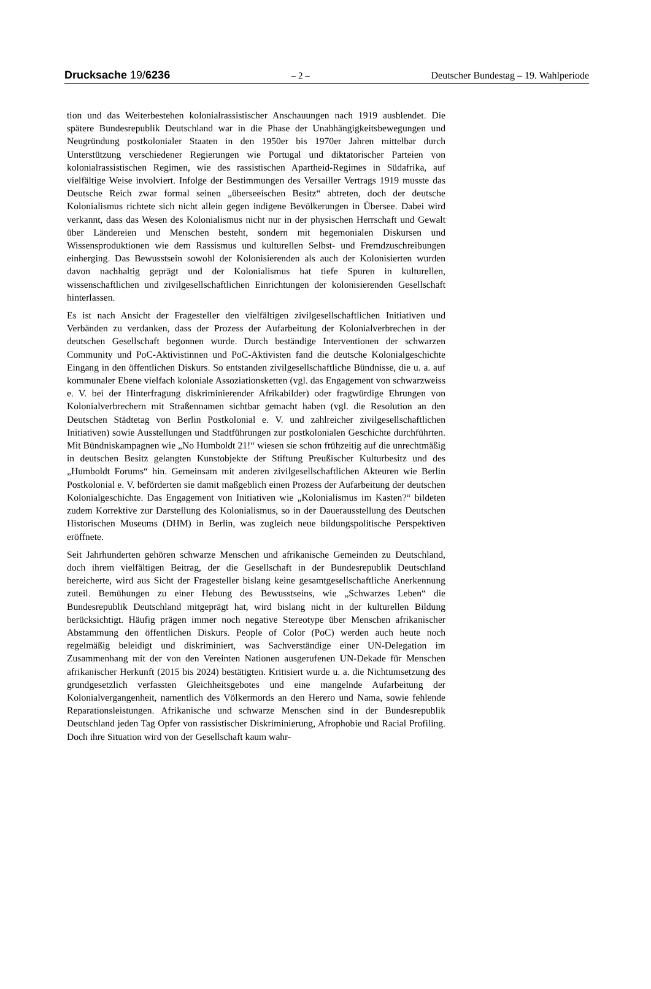Drucksache 19/6236 – 2 – Deutscher Bundestag – 19. Wahlperiode
tion und das Weiterbestehen kolonialrassistischer Anschauungen nach 1919 ausblendet. Die spätere Bundesrepublik Deutschland war in die Phase der Unabhängigkeitsbewegungen und Neugründung postkolonialer Staaten in den 1950er bis 1970er Jahren mittelbar durch Unterstützung verschiedener Regierungen wie Portugal und diktatorischer Parteien von kolonialrassistischen Regimen, wie des rassistischen Apartheid-Regimes in Südafrika, auf vielfältige Weise involviert. Infolge der Bestimmungen des Versailler Vertrags 1919 musste das Deutsche Reich zwar formal seinen „überseeischen Besitz“ abtreten, doch der deutsche Kolonialismus richtete sich nicht allein gegen indigene Bevölkerungen in Übersee. Dabei wird verkannt, dass das Wesen des Kolonialismus nicht nur in der physischen Herrschaft und Gewalt über Ländereien und Menschen besteht, sondern mit hegemonialen Diskursen und Wissensproduktionen wie dem Rassismus und kulturellen Selbst- und Fremdzuschreibungen einherging. Das Bewusstsein sowohl der Kolonisierenden als auch der Kolonisierten wurden davon nachhaltig geprägt und der Kolonialismus hat tiefe Spuren in kulturellen, wissenschaftlichen und zivilgesellschaftlichen Einrichtungen der kolonisierenden Gesellschaft hinterlassen.
Es ist nach Ansicht der Fragesteller den vielfältigen zivilgesellschaftlichen Initiativen und Verbänden zu verdanken, dass der Prozess der Aufarbeitung der Kolonialverbrechen in der deutschen Gesellschaft begonnen wurde. Durch beständige Interventionen der schwarzen Community und PoC-Aktivistinnen und PoC-Aktivisten fand die deutsche Kolonialgeschichte Eingang in den öffentlichen Diskurs. So entstanden zivilgesellschaftliche Bündnisse, die u. a. auf kommunaler Ebene vielfach koloniale Assoziationsketten (vgl. das Engagement von schwarzweiss e. V. bei der Hinterfragung diskriminierender Afrikabilder) oder fragwürdige Ehrungen von Kolonialverbrechern mit Straßennamen sichtbar gemacht haben (vgl. die Resolution an den Deutschen Städtetag von Berlin Postkolonial e. V. und zahlreicher zivilgesellschaftlichen Initiativen) sowie Ausstellungen und Stadtführungen zur postkolonialen Geschichte durchführten. Mit Bündniskampagnen wie „No Humboldt 21!“ wiesen sie schon frühzeitig auf die unrechtmäßig in deutschen Besitz gelangten Kunstobjekte der Stiftung Preußischer Kulturbesitz und des „Humboldt Forums“ hin. Gemeinsam mit anderen zivilgesellschaftlichen Akteuren wie Berlin Postkolonial e. V. beförderten sie damit maßgeblich einen Prozess der Aufarbeitung der deutschen Kolonialgeschichte. Das Engagement von Initiativen wie „Kolonialismus im Kasten?“ bildeten zudem Korrektive zur Darstellung des Kolonialismus, so in der Dauerausstellung des Deutschen Historischen Museums (DHM) in Berlin, was zugleich neue bildungspolitische Perspektiven eröffnete.
Seit Jahrhunderten gehören schwarze Menschen und afrikanische Gemeinden zu Deutschland, doch ihrem vielfältigen Beitrag, der die Gesellschaft in der Bundesrepublik Deutschland bereicherte, wird aus Sicht der Fragesteller bislang keine gesamtgesellschaftliche Anerkennung zuteil. Bemühungen zu einer Hebung des Bewusstseins, wie „Schwarzes Leben“ die Bundesrepublik Deutschland mitgeprägt hat, wird bislang nicht in der kulturellen Bildung berücksichtigt. Häufig prägen immer noch negative Stereotype über Menschen afrikanischer Abstammung den öffentlichen Diskurs. People of Color (PoC) werden auch heute noch regelmäßig beleidigt und diskriminiert, was Sachverständige einer UN-Delegation im Zusammenhang mit der von den Vereinten Nationen ausgerufenen UN-Dekade für Menschen afrikanischer Herkunft (2015 bis 2024) bestätigten. Kritisiert wurde u. a. die Nichtumsetzung des grundgesetzlich verfassten Gleichheitsgebotes und eine mangelnde Aufarbeitung der Kolonialvergangenheit, namentlich des Völkermords an den Herero und Nama, sowie fehlende Reparationsleistungen. Afrikanische und schwarze Menschen sind in der Bundesrepublik Deutschland jeden Tag Opfer von rassistischer Diskriminierung, Afrophobie und Racial Profiling. Doch ihre Situation wird von der Gesellschaft kaum wahr-